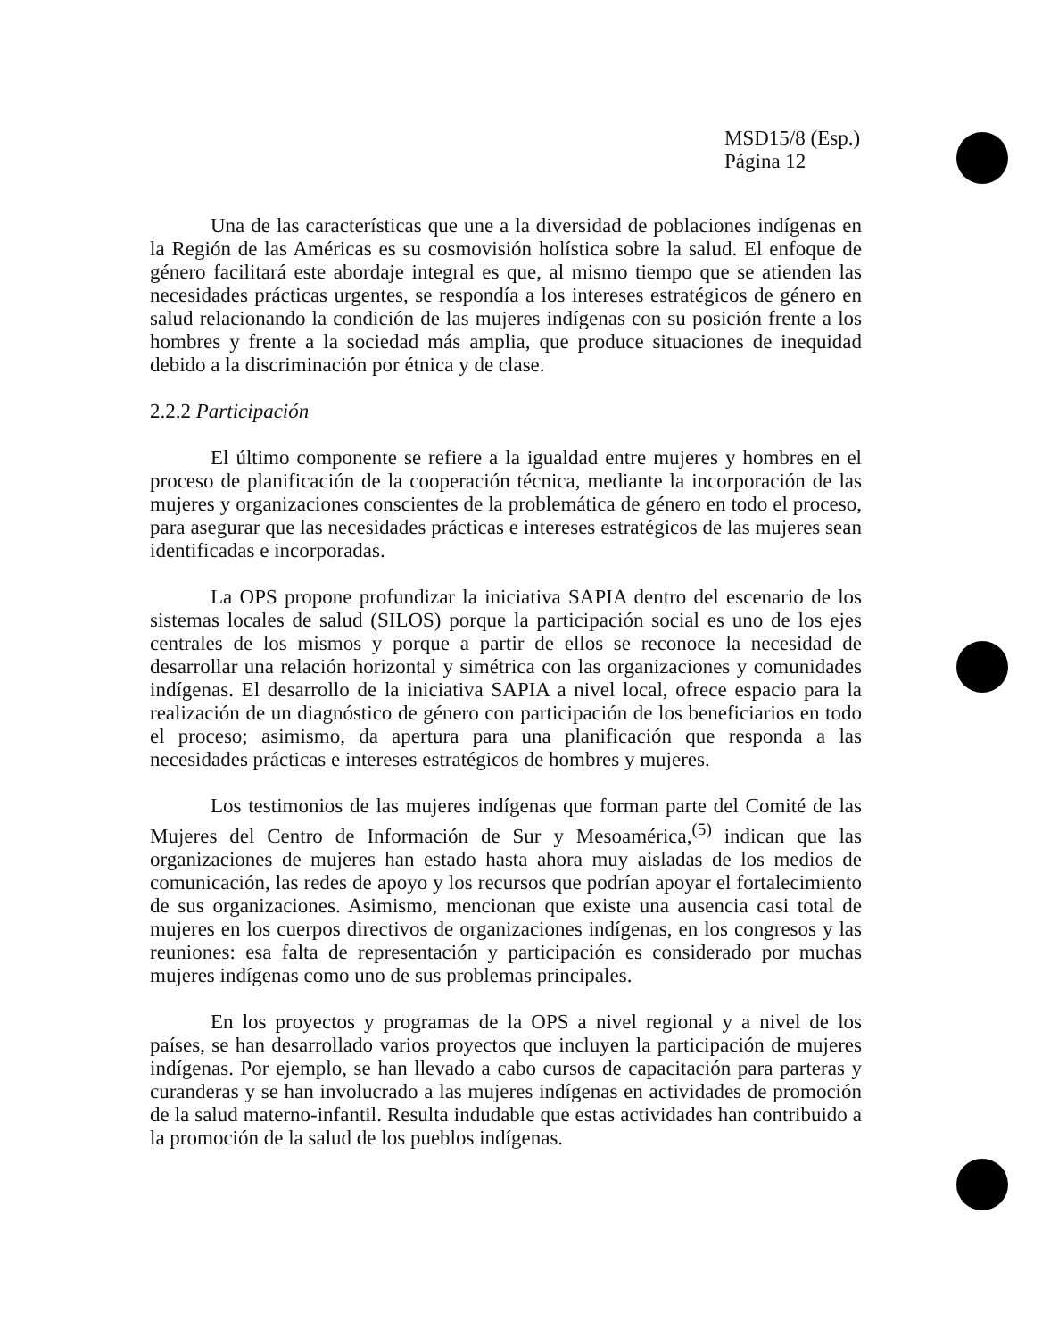MSD15/8 (Esp.)
Página 12
Una de las características que une a la diversidad de poblaciones indígenas en la Región de las Américas es su cosmovisión holística sobre la salud. El enfoque de género facilitará este abordaje integral es que, al mismo tiempo que se atienden las necesidades prácticas urgentes, se respondía a los intereses estratégicos de género en salud relacionando la condición de las mujeres indígenas con su posición frente a los hombres y frente a la sociedad más amplia, que produce situaciones de inequidad debido a la discriminación por étnica y de clase.
2.2.2 Participación
El último componente se refiere a la igualdad entre mujeres y hombres en el proceso de planificación de la cooperación técnica, mediante la incorporación de las mujeres y organizaciones conscientes de la problemática de género en todo el proceso, para asegurar que las necesidades prácticas e intereses estratégicos de las mujeres sean identificadas e incorporadas.
La OPS propone profundizar la iniciativa SAPIA dentro del escenario de los sistemas locales de salud (SILOS) porque la participación social es uno de los ejes centrales de los mismos y porque a partir de ellos se reconoce la necesidad de desarrollar una relación horizontal y simétrica con las organizaciones y comunidades indígenas. El desarrollo de la iniciativa SAPIA a nivel local, ofrece espacio para la realización de un diagnóstico de género con participación de los beneficiarios en todo el proceso; asimismo, da apertura para una planificación que responda a las necesidades prácticas e intereses estratégicos de hombres y mujeres.
Los testimonios de las mujeres indígenas que forman parte del Comité de las Mujeres del Centro de Información de Sur y Mesoamérica,<sup>(5)</sup> indican que las organizaciones de mujeres han estado hasta ahora muy aisladas de los medios de comunicación, las redes de apoyo y los recursos que podrían apoyar el fortalecimiento de sus organizaciones. Asimismo, mencionan que existe una ausencia casi total de mujeres en los cuerpos directivos de organizaciones indígenas, en los congresos y las reuniones: esa falta de representación y participación es considerado por muchas mujeres indígenas como uno de sus problemas principales.
En los proyectos y programas de la OPS a nivel regional y a nivel de los países, se han desarrollado varios proyectos que incluyen la participación de mujeres indígenas. Por ejemplo, se han llevado a cabo cursos de capacitación para parteras y curanderas y se han involucrado a las mujeres indígenas en actividades de promoción de la salud materno-infantil. Resulta indudable que estas actividades han contribuido a la promoción de la salud de los pueblos indígenas.